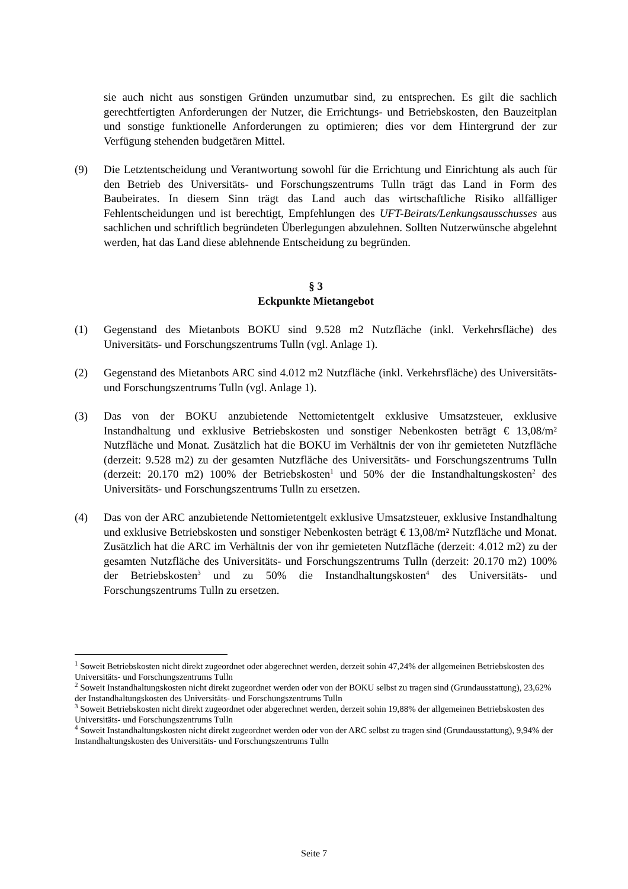sie auch nicht aus sonstigen Gründen unzumutbar sind, zu entsprechen. Es gilt die sachlich gerechtfertigten Anforderungen der Nutzer, die Errichtungs- und Betriebskosten, den Bauzeitplan und sonstige funktionelle Anforderungen zu optimieren; dies vor dem Hintergrund der zur Verfügung stehenden budgetären Mittel.
(9) Die Letztentscheidung und Verantwortung sowohl für die Errichtung und Einrichtung als auch für den Betrieb des Universitäts- und Forschungszentrums Tulln trägt das Land in Form des Baubeirates. In diesem Sinn trägt das Land auch das wirtschaftliche Risiko allfälliger Fehlentscheidungen und ist berechtigt, Empfehlungen des UFT-Beirats/Lenkungsausschusses aus sachlichen und schriftlich begründeten Überlegungen abzulehnen. Sollten Nutzerwünsche abgelehnt werden, hat das Land diese ablehnende Entscheidung zu begründen.
§ 3
Eckpunkte Mietangebot
(1) Gegenstand des Mietanbots BOKU sind 9.528 m2 Nutzfläche (inkl. Verkehrsfläche) des Universitäts- und Forschungszentrums Tulln (vgl. Anlage 1).
(2) Gegenstand des Mietanbots ARC sind 4.012 m2 Nutzfläche (inkl. Verkehrsfläche) des Universitäts- und Forschungszentrums Tulln (vgl. Anlage 1).
(3) Das von der BOKU anzubietende Nettomietentgelt exklusive Umsatzsteuer, exklusive Instandhaltung und exklusive Betriebskosten und sonstiger Nebenkosten beträgt € 13,08/m² Nutzfläche und Monat. Zusätzlich hat die BOKU im Verhältnis der von ihr gemieteten Nutzfläche (derzeit: 9.528 m2) zu der gesamten Nutzfläche des Universitäts- und Forschungszentrums Tulln (derzeit: 20.170 m2) 100% der Betriebskosten<sup>1</sup> und 50% der die Instandhaltungskosten<sup>2</sup> des Universitäts- und Forschungszentrums Tulln zu ersetzen.
(4) Das von der ARC anzubietende Nettomietentgelt exklusive Umsatzsteuer, exklusive Instandhaltung und exklusive Betriebskosten und sonstiger Nebenkosten beträgt € 13,08/m² Nutzfläche und Monat. Zusätzlich hat die ARC im Verhältnis der von ihr gemieteten Nutzfläche (derzeit: 4.012 m2) zu der gesamten Nutzfläche des Universitäts- und Forschungszentrums Tulln (derzeit: 20.170 m2) 100% der Betriebskosten<sup>3</sup> und zu 50% die Instandhaltungskosten<sup>4</sup> des Universitäts- und Forschungszentrums Tulln zu ersetzen.
<sup>1</sup> Soweit Betriebskosten nicht direkt zugeordnet oder abgerechnet werden, derzeit sohin 47,24% der allgemeinen Betriebskosten des Universitäts- und Forschungszentrums Tulln
<sup>2</sup> Soweit Instandhaltungskosten nicht direkt zugeordnet werden oder von der BOKU selbst zu tragen sind (Grundausstattung), 23,62% der Instandhaltungskosten des Universitäts- und Forschungszentrums Tulln
<sup>3</sup> Soweit Betriebskosten nicht direkt zugeordnet oder abgerechnet werden, derzeit sohin 19,88% der allgemeinen Betriebskosten des Universitäts- und Forschungszentrums Tulln
<sup>4</sup> Soweit Instandhaltungskosten nicht direkt zugeordnet werden oder von der ARC selbst zu tragen sind (Grundausstattung), 9,94% der Instandhaltungskosten des Universitäts- und Forschungszentrums Tulln
Seite 7